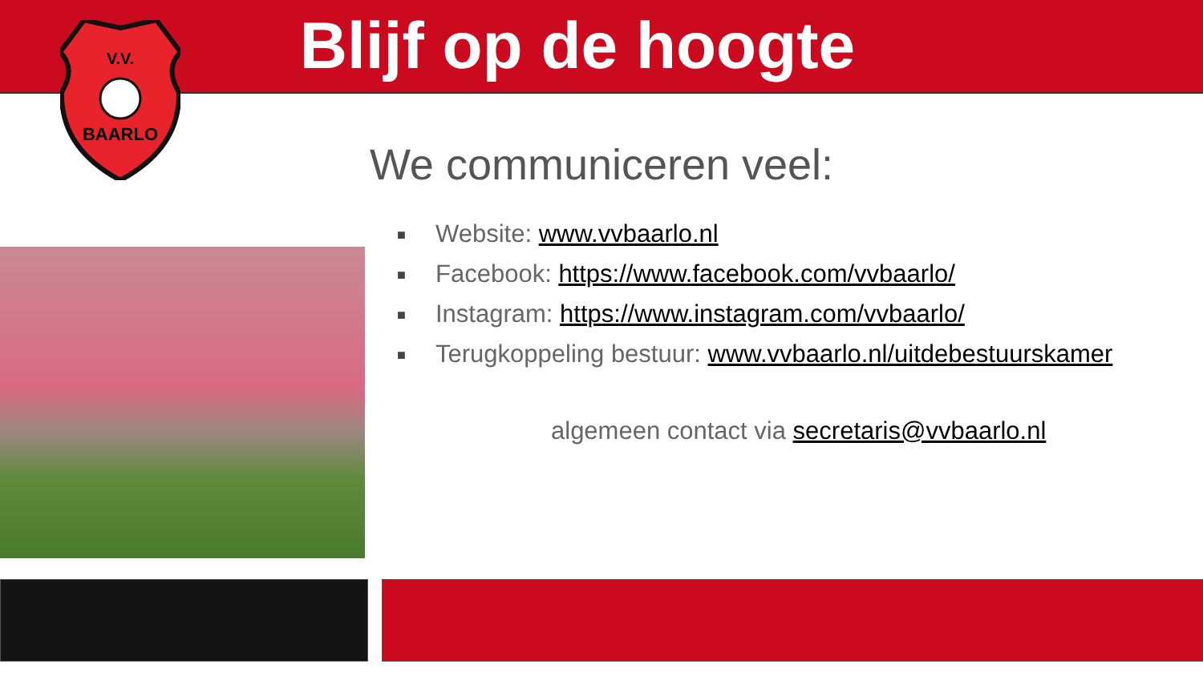V.V.
BAARLO
Blijf op de hoogte
We communiceren veel:
■ Website: www.vvbaarlo.nl
■ Facebook: https://www.facebook.com/vvbaarlo/
■ Instagram: https://www.instagram.com/vvbaarlo/
■ Terugkoppeling bestuur: www.vvbaarlo.nl/uitdebestuurskamer
algemeen contact via secretaris@vvbaarlo.nl